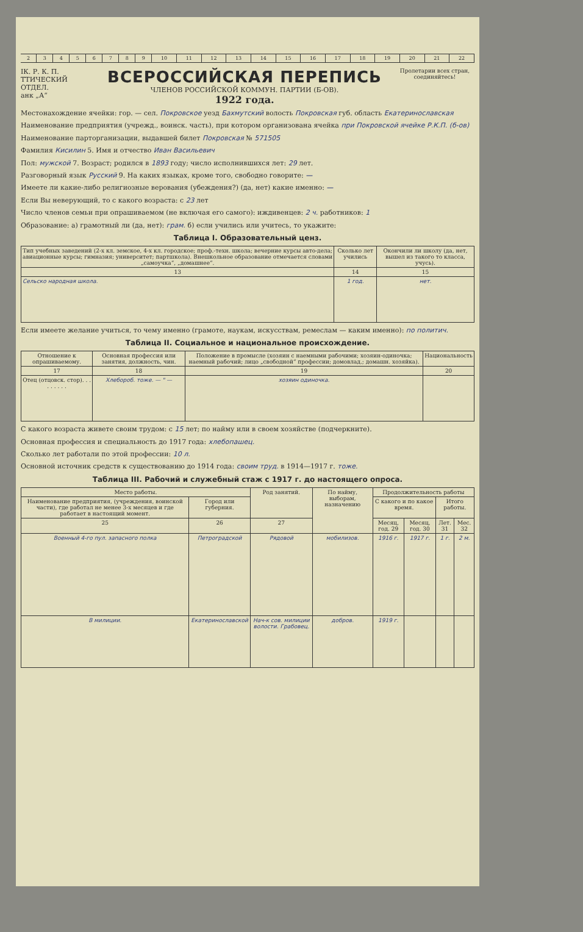| 2 | 3 | 4 | 5 | 6 | 7 | 8 | 9 | 10 | 11 | 12 | 13 | 14 | 15 | 16 | 17 | 18 | 19 | 20 | 21 | 22 |
ІК. Р. К. П.
ТТИЧЕСКИЙ ОТДЕЛ.
анк „А“
ВСЕРОССИЙСКАЯ ПЕРЕПИСЬ
ЧЛЕНОВ РОССИЙСКОЙ КОММУН. ПАРТИИ (Б-ОВ).
1922 года.
Пролетарии всех стран, соединяйтесь!
Местонахождение ячейки: гор. — сел. Покровское уезд Бахмутский волость Покровская губ. область Екатеринославская
Наименование предприятия (учрежд., воинск. часть), при котором организована ячейка при Покровской ячейке Р.К.П. (б-ов)
Наименование парторганизации, выдавшей билет Покровская № 571505
Фамилия Кисилин 5. Имя и отчество Иван Васильевич
Пол: мужской 7. Возраст; родился в 1893 году; число исполнившихся лет: 29 лет.
Разговорный язык Русский 9. На каких языках, кроме того, свободно говорите: —
Имеете ли какие-либо религиозные верования (убеждения?) (да, нет) какие именно: —
Если Вы неверующий, то с какого возраста: с 23 лет
Число членов семьи при опрашиваемом (не включая его самого): иждивенцев: 2 ч. работников: 1
Образование: а) грамотный ли (да, нет): грам. б) если учились или учитесь, то укажите:
Таблица I. Образовательный ценз.
| Тип учебных заведений (2-х кл. земское, 4-х кл. городское; проф.-техн. школа; вечерние курсы авто-дела; авиационные курсы; гимназия; университет; партшкола). Внешкольное образование отмечается словами „самоучка“, „домашнее“. | Сколько лет учились | Окончили ли школу (да, нет, вышел из такого то класса, учусь). |
| --- | --- | --- |
| 13 | 14 | 15 |
| Сельско народная школа. | 1 год. | нет. |
Если имеете желание учиться, то чему именно (грамоте, наукам, искусствам, ремеслам — каким именно): по политич.
Таблица II. Социальное и национальное происхождение.
| Отношение к опрашиваемому. | Основная профессия или занятия, должность, чин. | Положение в промысле (хозяин с наемными рабочими; хозяин-одиночка; наемный рабочий; лицо „свободной“ профессии; домовлад.; домашн. хозяйка). | Национальность |
| --- | --- | --- | --- |
| 17 | 18 | 19 | 20 |
| Отец (отцовск. стор). . . . . . . . . | Хлебороб. тоже. — " — | хозяин одиночка. | |
С какого возраста живете своим трудом: с 15 лет; по найму или в своем хозяйстве (подчеркните).
Основная профессия и специальность до 1917 года: хлебопашец.
Сколько лет работали по этой профессии: 10 л.
Основной источник средств к существованию до 1914 года: своим труд. в 1914—1917 г. тоже.
Таблица III. Рабочий и служебный стаж с 1917 г. до настоящего опроса.
| Место работы. | | Род занятий. | По найму, выборам, назначению | Продолжительность работы | | | |
| --- | --- | --- | --- | --- | --- | --- | --- |
| Наименование предприятия, (учреждения, воинской части), где работал не менее 3-х месяцев и где работает в настоящий момент. | Город или губерния. | | | С какого и по какое время. | | Итого работы. | |
| 25 | 26 | 27 | | Месяц, год. 29 | Месяц, год. 30 | Лет. 31 | Мес. 32 |
| Военный 4-го пул. запасного полка | Петроградской | Рядовой | мобилизов. | 1916 г. | 1917 г. | 1 г. | 2 м. |
| В милиции. | Екатеринославской | Нач-к сов. милиции волости. Грабовец. | добров. | 1919 г. | | | |